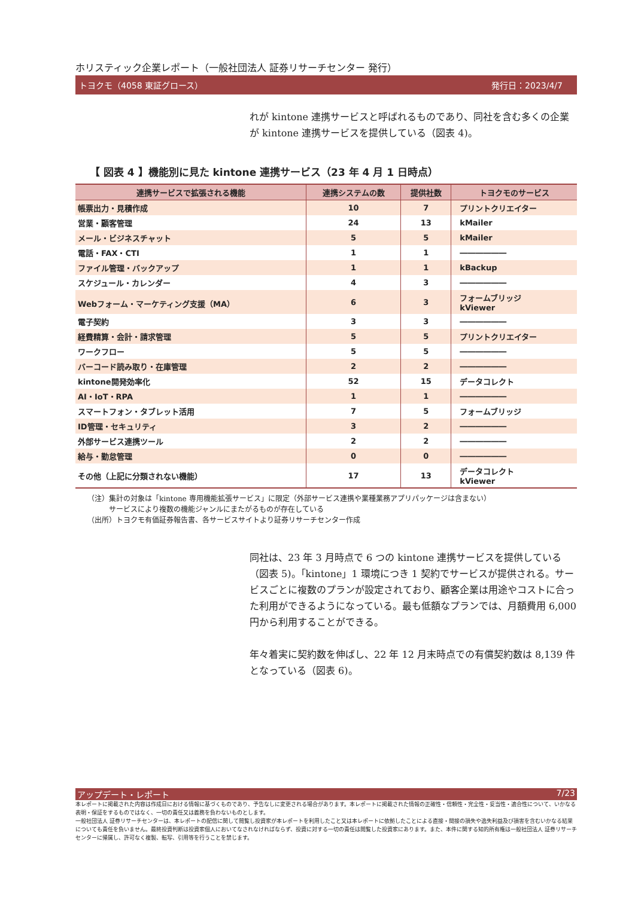ホリスティック企業レポート（一般社団法人 証券リサーチセンター 発行）
トヨクモ（4058 東証グロース） 発行日：2023/4/7
れが kintone 連携サービスと呼ばれるものであり、同社を含む多くの企業が kintone 連携サービスを提供している（図表 4)。
【 図表 4 】機能別に見た kintone 連携サービス（23 年 4 月 1 日時点）
| 連携サービスで拡張される機能 | 連携システムの数 | 提供社数 | トヨクモのサービス |
| --- | --- | --- | --- |
| 帳票出力・見積作成 | 10 | 7 | プリントクリエイター |
| 営業・顧客管理 | 24 | 13 | kMailer |
| メール・ビジネスチャット | 5 | 5 | kMailer |
| 電話・FAX・CTI | 1 | 1 | ―――――― |
| ファイル管理・バックアップ | 1 | 1 | kBackup |
| スケジュール・カレンダー | 4 | 3 | ―――――― |
| Webフォーム・マーケティング支援（MA） | 6 | 3 | フォームブリッジ kViewer |
| 電子契約 | 3 | 3 | ―――――― |
| 経費精算・会計・請求管理 | 5 | 5 | プリントクリエイター |
| ワークフロー | 5 | 5 | ―――――― |
| バーコード読み取り・在庫管理 | 2 | 2 | ―――――― |
| kintone開発効率化 | 52 | 15 | データコレクト |
| AI・IoT・RPA | 1 | 1 | ―――――― |
| スマートフォン・タブレット活用 | 7 | 5 | フォームブリッジ |
| ID管理・セキュリティ | 3 | 2 | ―――――― |
| 外部サービス連携ツール | 2 | 2 | ―――――― |
| 給与・勤怠管理 | 0 | 0 | ―――――― |
| その他（上記に分類されない機能） | 17 | 13 | データコレクト kViewer |
（注）集計の対象は「kintone 専用機能拡張サービス」に限定（外部サービス連携や業種業務アプリパッケージは含まない）
　　　サービスにより複数の機能ジャンルにまたがるものが存在している
（出所）トヨクモ有価証券報告書、各サービスサイトより証券リサーチセンター作成
同社は、23 年 3 月時点で 6 つの kintone 連携サービスを提供している（図表 5)。「kintone」1 環境につき 1 契約でサービスが提供される。サービスごとに複数のプランが設定されており、顧客企業は用途やコストに合った利用ができるようになっている。最も低額なプランでは、月額費用 6,000 円から利用することができる。
年々着実に契約数を伸ばし、22 年 12 月末時点での有償契約数は 8,139 件となっている（図表 6)。
アップデート・レポート 7/23
本レポートに掲載された内容は作成日における情報に基づくものであり、予告なしに変更される場合があります。本レポートに掲載された情報の正確性・信頼性・完全性・妥当性・適合性について、いかなる表明・保証をするものではなく、一切の責任又は義務を負わないものとします。
一般社団法人 証券リサーチセンターは、本レポートの配信に関して閲覧し投資家が本レポートを利用したこと又は本レポートに依拠したことによる直接・間接の損失や逸失利益及び損害を含むいかなる結果についても責任を負いません。最終投資判断は投資家個人においてなされなければならず、投資に対する一切の責任は閲覧した投資家にあります。また、本件に関する知的所有権は一般社団法人 証券リサーチセンターに帰属し、許可なく複製、転写、引用等を行うことを禁じます。